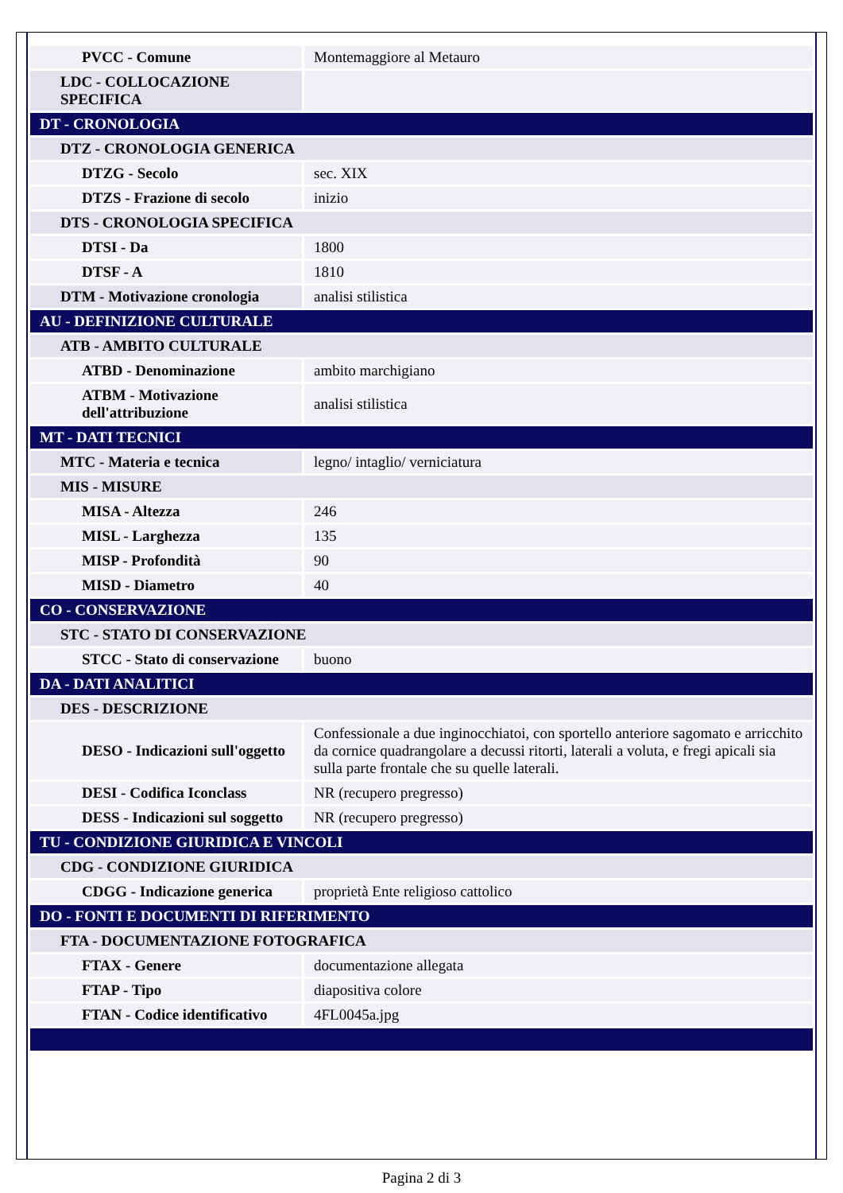| PVCC - Comune | Montemaggiore al Metauro |
| LDC - COLLOCAZIONE SPECIFICA | |
| DT - CRONOLOGIA | |
| DTZ - CRONOLOGIA GENERICA | |
| DTZG - Secolo | sec. XIX |
| DTZS - Frazione di secolo | inizio |
| DTS - CRONOLOGIA SPECIFICA | |
| DTSI - Da | 1800 |
| DTSF - A | 1810 |
| DTM - Motivazione cronologia | analisi stilistica |
| AU - DEFINIZIONE CULTURALE | |
| ATB - AMBITO CULTURALE | |
| ATBD - Denominazione | ambito marchigiano |
| ATBM - Motivazione dell'attribuzione | analisi stilistica |
| MT - DATI TECNICI | |
| MTC - Materia e tecnica | legno/ intaglio/ verniciatura |
| MIS - MISURE | |
| MISA - Altezza | 246 |
| MISL - Larghezza | 135 |
| MISP - Profondità | 90 |
| MISD - Diametro | 40 |
| CO - CONSERVAZIONE | |
| STC - STATO DI CONSERVAZIONE | |
| STCC - Stato di conservazione | buono |
| DA - DATI ANALITICI | |
| DES - DESCRIZIONE | |
| DESO - Indicazioni sull'oggetto | Confessionale a due inginocchiatoi, con sportello anteriore sagomato e arricchito da cornice quadrangolare a decussi ritorti, laterali a voluta, e fregi apicali sia sulla parte frontale che su quelle laterali. |
| DESI - Codifica Iconclass | NR (recupero pregresso) |
| DESS - Indicazioni sul soggetto | NR (recupero pregresso) |
| TU - CONDIZIONE GIURIDICA E VINCOLI | |
| CDG - CONDIZIONE GIURIDICA | |
| CDGG - Indicazione generica | proprietà Ente religioso cattolico |
| DO - FONTI E DOCUMENTI DI RIFERIMENTO | |
| FTA - DOCUMENTAZIONE FOTOGRAFICA | |
| FTAX - Genere | documentazione allegata |
| FTAP - Tipo | diapositiva colore |
| FTAN - Codice identificativo | 4FL0045a.jpg |
Pagina 2 di 3